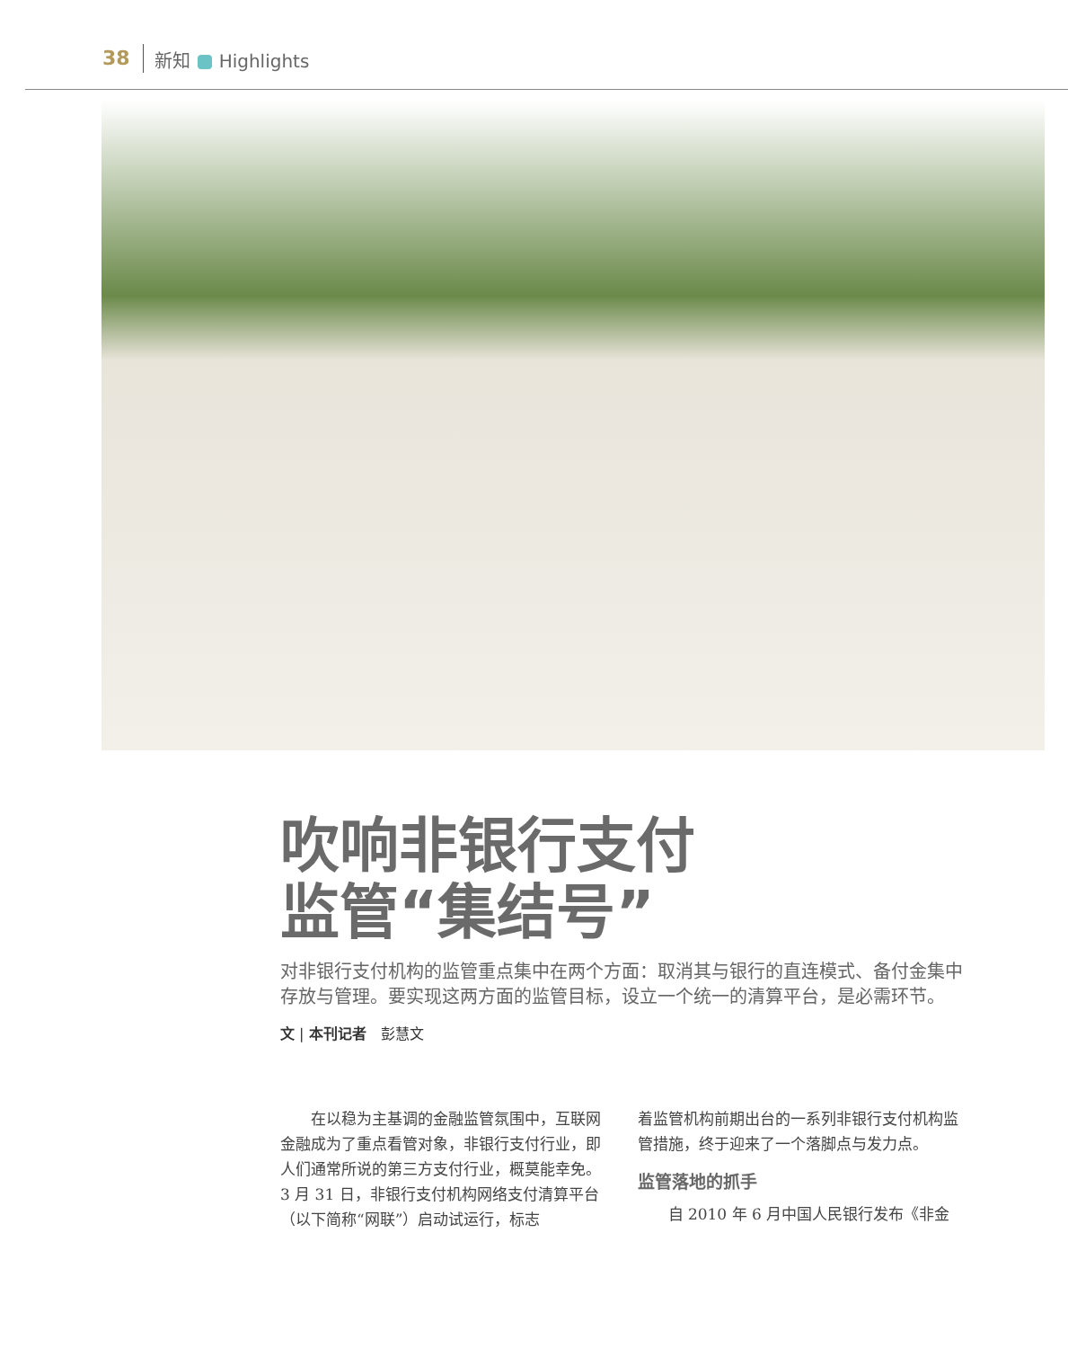38 新知 Highlights
吹响非银行支付
监管“集结号”
对非银行支付机构的监管重点集中在两个方面：取消其与银行的直连模式、备付金集中存放与管理。要实现这两方面的监管目标，设立一个统一的清算平台，是必需环节。
文 | 本刊记者　彭慧文
　　在以稳为主基调的金融监管氛围中，互联网金融成为了重点看管对象，非银行支付行业，即人们通常所说的第三方支付行业，概莫能幸免。3 月 31 日，非银行支付机构网络支付清算平台（以下简称“网联”）启动试运行，标志
着监管机构前期出台的一系列非银行支付机构监管措施，终于迎来了一个落脚点与发力点。
监管落地的抓手
　　自 2010 年 6 月中国人民银行发布《非金